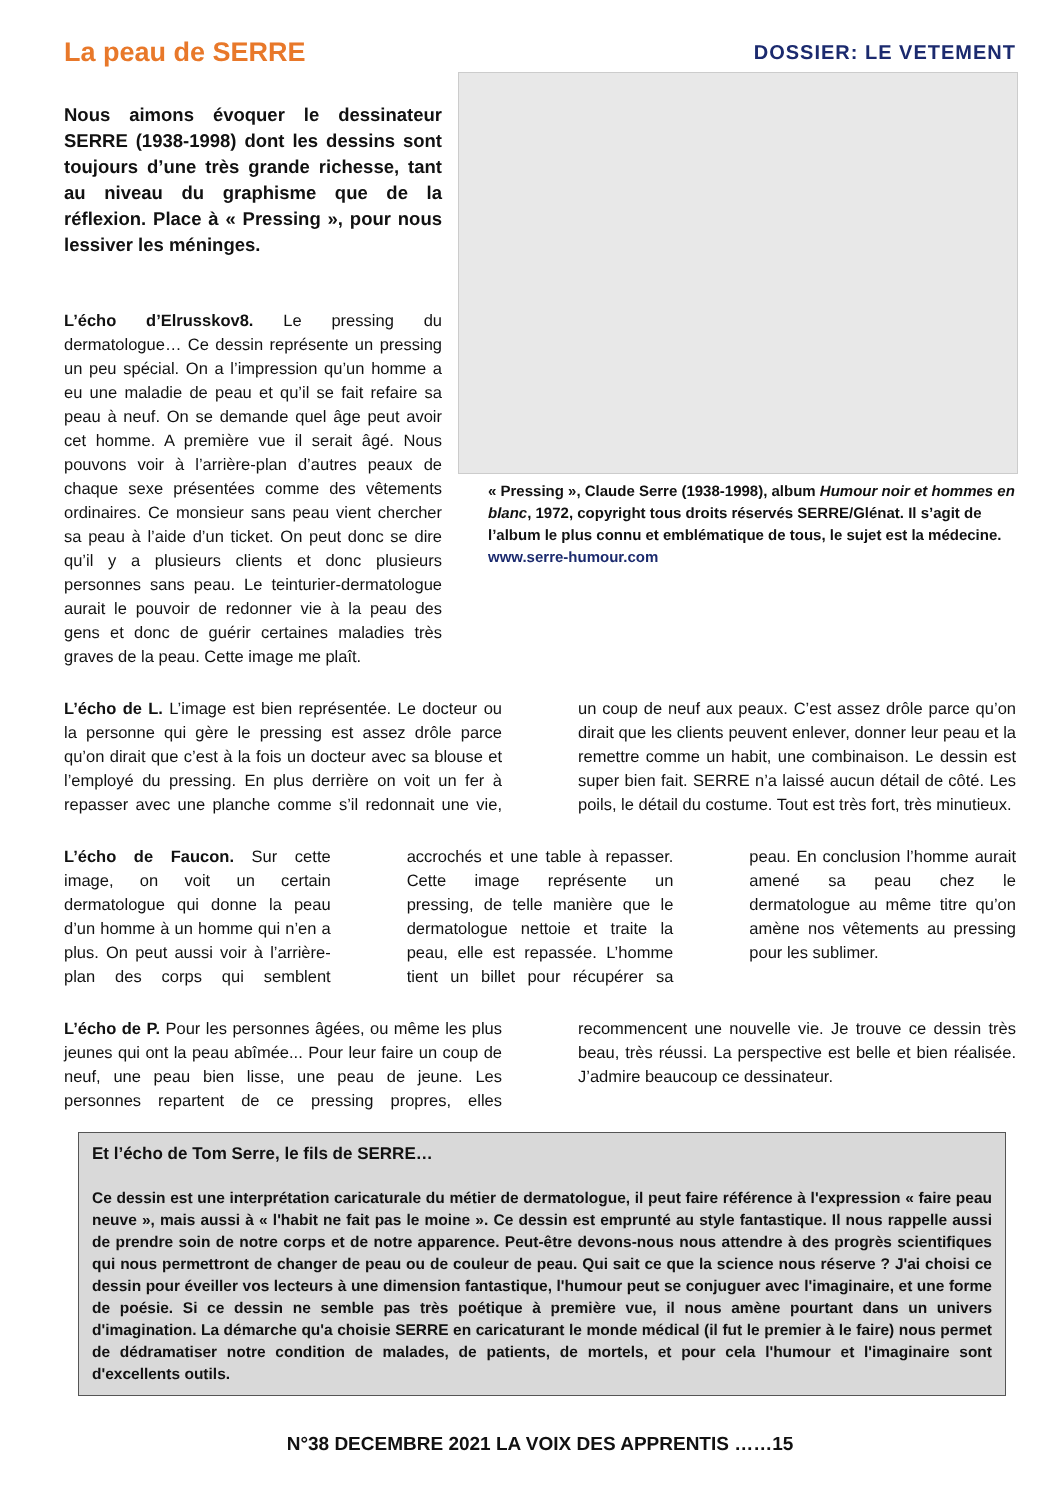La peau de SERRE
DOSSIER: LE VETEMENT
Nous aimons évoquer le dessinateur SERRE (1938-1998) dont les dessins sont toujours d’une très grande richesse, tant au niveau du graphisme que de la réflexion. Place à « Pressing », pour nous lessiver les méninges.
L’écho d’Elrusskov8. Le pressing du dermatologue… Ce dessin représente un pressing un peu spécial. On a l’impression qu’un homme a eu une maladie de peau et qu’il se fait refaire sa peau à neuf. On se demande quel âge peut avoir cet homme. A première vue il serait âgé. Nous pouvons voir à l’arrière-plan d’autres peaux de chaque sexe présentées comme des vêtements ordinaires. Ce monsieur sans peau vient chercher sa peau à l’aide d’un ticket. On peut donc se dire qu’il y a plusieurs clients et donc plusieurs personnes sans peau. Le teinturier-dermatologue aurait le pouvoir de redonner vie à la peau des gens et donc de guérir certaines maladies très graves de la peau. Cette image me plaît.
« Pressing », Claude Serre (1938-1998), album Humour noir et hommes en blanc, 1972, copyright tous droits réservés SERRE/Glénat. Il s’agit de l’album le plus connu et emblématique de tous, le sujet est la médecine. www.serre-humour.com
L’écho de L. L’image est bien représentée. Le docteur ou la personne qui gère le pressing est assez drôle parce qu’on dirait que c’est à la fois un docteur avec sa blouse et l’employé du pressing. En plus derrière on voit un fer à repasser avec une planche comme s’il redonnait une vie, un coup de neuf aux peaux. C’est assez drôle parce qu’on dirait que les clients peuvent enlever, donner leur peau et la remettre comme un habit, une combinaison. Le dessin est super bien fait. SERRE n’a laissé aucun détail de côté. Les poils, le détail du costume. Tout est très fort, très minutieux.
L’écho de Faucon. Sur cette image, on voit un certain dermatologue qui donne la peau d’un homme à un homme qui n’en a plus. On peut aussi voir à l’arrière-plan des corps qui semblent accrochés et une table à repasser. Cette image représente un pressing, de telle manière que le dermatologue nettoie et traite la peau, elle est repassée. L’homme tient un billet pour récupérer sa peau. En conclusion l’homme aurait amené sa peau chez le dermatologue au même titre qu’on amène nos vêtements au pressing pour les sublimer.
L’écho de P. Pour les personnes âgées, ou même les plus jeunes qui ont la peau abîmée... Pour leur faire un coup de neuf, une peau bien lisse, une peau de jeune. Les personnes repartent de ce pressing propres, elles recommencent une nouvelle vie. Je trouve ce dessin très beau, très réussi. La perspective est belle et bien réalisée. J’admire beaucoup ce dessinateur.
Et l’écho de Tom Serre, le fils de SERRE…
Ce dessin est une interprétation caricaturale du métier de dermatologue, il peut faire référence à l'expression « faire peau neuve », mais aussi à « l'habit ne fait pas le moine ». Ce dessin est emprunté au style fantastique. Il nous rappelle aussi de prendre soin de notre corps et de notre apparence. Peut-être devons-nous nous attendre à des progrès scientifiques qui nous permettront de changer de peau ou de couleur de peau. Qui sait ce que la science nous réserve ? J'ai choisi ce dessin pour éveiller vos lecteurs à une dimension fantastique, l'humour peut se conjuguer avec l'imaginaire, et une forme de poésie. Si ce dessin ne semble pas très poétique à première vue, il nous amène pourtant dans un univers d'imagination. La démarche qu'a choisie SERRE en caricaturant le monde médical (il fut le premier à le faire) nous permet de dédramatiser notre condition de malades, de patients, de mortels, et pour cela l'humour et l'imaginaire sont d'excellents outils.
N°38 DECEMBRE 2021 LA VOIX DES APPRENTIS ……15